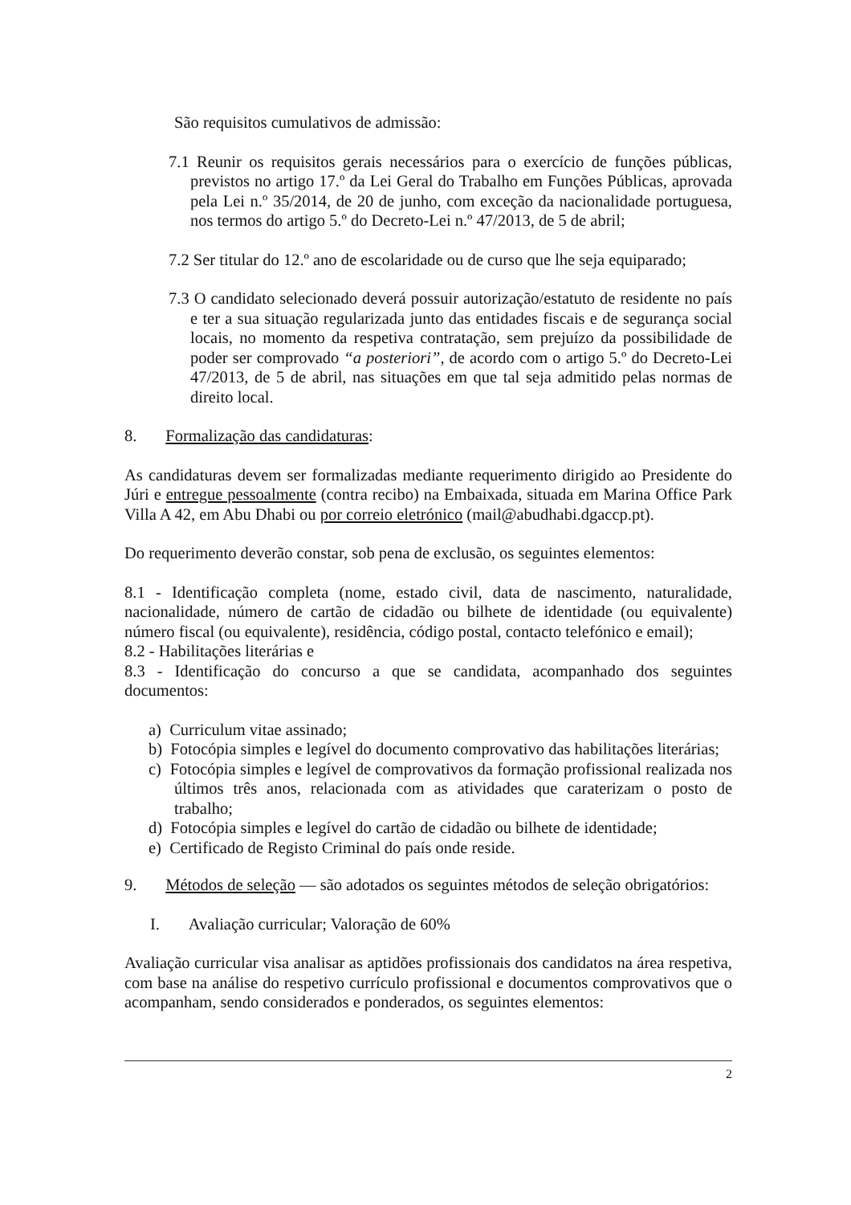São requisitos cumulativos de admissão:
7.1 Reunir os requisitos gerais necessários para o exercício de funções públicas, previstos no artigo 17.º da Lei Geral do Trabalho em Funções Públicas, aprovada pela Lei n.º 35/2014, de 20 de junho, com exceção da nacionalidade portuguesa, nos termos do artigo 5.º do Decreto-Lei n.º 47/2013, de 5 de abril;
7.2 Ser titular do 12.º ano de escolaridade ou de curso que lhe seja equiparado;
7.3 O candidato selecionado deverá possuir autorização/estatuto de residente no país e ter a sua situação regularizada junto das entidades fiscais e de segurança social locais, no momento da respetiva contratação, sem prejuízo da possibilidade de poder ser comprovado “a posteriori”, de acordo com o artigo 5.º do Decreto-Lei 47/2013, de 5 de abril, nas situações em que tal seja admitido pelas normas de direito local.
8. Formalização das candidaturas:
As candidaturas devem ser formalizadas mediante requerimento dirigido ao Presidente do Júri e entregue pessoalmente (contra recibo) na Embaixada, situada em Marina Office Park Villa A 42, em Abu Dhabi ou por correio eletrónico (mail@abudhabi.dgaccp.pt).
Do requerimento deverão constar, sob pena de exclusão, os seguintes elementos:
8.1 - Identificação completa (nome, estado civil, data de nascimento, naturalidade, nacionalidade, número de cartão de cidadão ou bilhete de identidade (ou equivalente) número fiscal (ou equivalente), residência, código postal, contacto telefónico e email);
8.2 - Habilitações literárias e
8.3 - Identificação do concurso a que se candidata, acompanhado dos seguintes documentos:
a) Curriculum vitae assinado;
b) Fotocópia simples e legível do documento comprovativo das habilitações literárias;
c) Fotocópia simples e legível de comprovativos da formação profissional realizada nos últimos três anos, relacionada com as atividades que caraterizam o posto de trabalho;
d) Fotocópia simples e legível do cartão de cidadão ou bilhete de identidade;
e) Certificado de Registo Criminal do país onde reside.
9. Métodos de seleção — são adotados os seguintes métodos de seleção obrigatórios:
I. Avaliação curricular; Valoração de 60%
Avaliação curricular visa analisar as aptidões profissionais dos candidatos na área respetiva, com base na análise do respetivo currículo profissional e documentos comprovativos que o acompanham, sendo considerados e ponderados, os seguintes elementos:
2